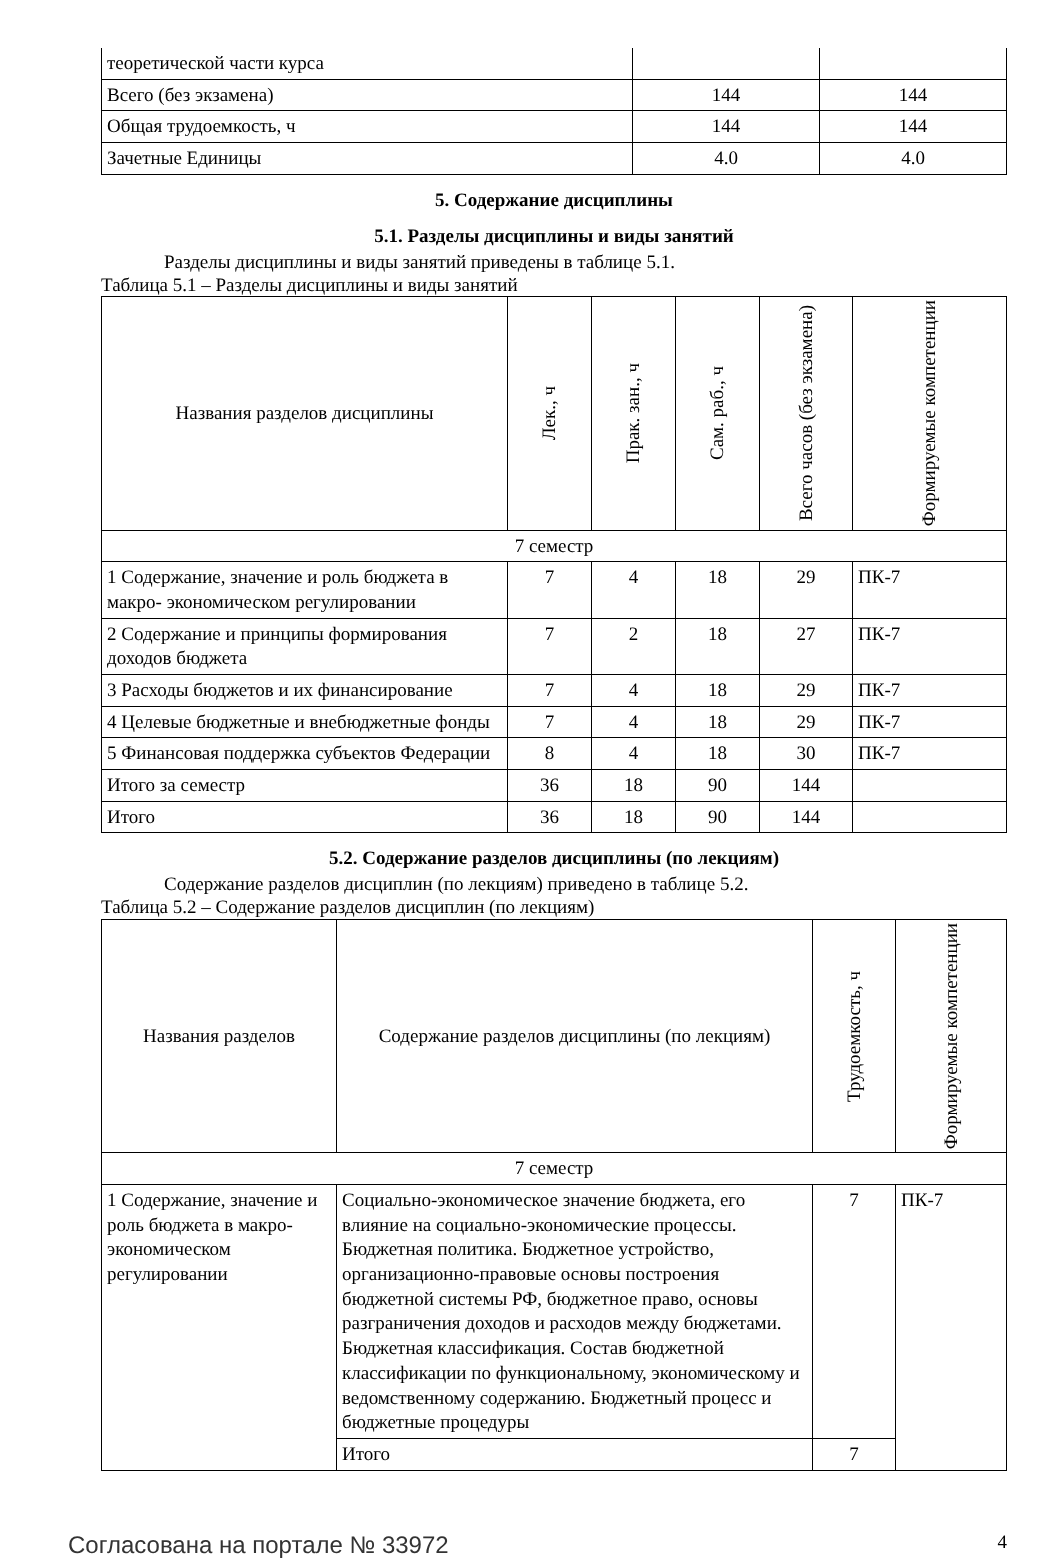| теоретической части курса | | |
| Всего (без экзамена) | 144 | 144 |
| Общая трудоемкость, ч | 144 | 144 |
| Зачетные Единицы | 4.0 | 4.0 |
5. Содержание дисциплины
5.1. Разделы дисциплины и виды занятий
Разделы дисциплины и виды занятий приведены в таблице 5.1.
Таблица 5.1 – Разделы дисциплины и виды занятий
| Названия разделов дисциплины | Лек., ч | Прак. зан., ч | Сам. раб., ч | Всего часов (без экзамена) | Формируемые компетенции |
| --- | --- | --- | --- | --- | --- |
| 7 семестр | | | | | |
| 1 Содержание, значение и роль бюджета в макро- экономическом регулировании | 7 | 4 | 18 | 29 | ПК-7 |
| 2 Содержание и принципы формирования доходов бюджета | 7 | 2 | 18 | 27 | ПК-7 |
| 3 Расходы бюджетов и их финансирование | 7 | 4 | 18 | 29 | ПК-7 |
| 4 Целевые бюджетные и внебюджетные фонды | 7 | 4 | 18 | 29 | ПК-7 |
| 5 Финансовая поддержка субъектов Федерации | 8 | 4 | 18 | 30 | ПК-7 |
| Итого за семестр | 36 | 18 | 90 | 144 | |
| Итого | 36 | 18 | 90 | 144 | |
5.2. Содержание разделов дисциплины (по лекциям)
Содержание разделов дисциплин (по лекциям) приведено в таблице 5.2.
Таблица 5.2 – Содержание разделов дисциплин (по лекциям)
| Названия разделов | Содержание разделов дисциплины (по лекциям) | Трудоемкость, ч | Формируемые компетенции |
| --- | --- | --- | --- |
| 7 семестр | | | |
| 1 Содержание, значение и роль бюджета в макро- экономическом регулировании | Социально-экономическое значение бюджета, его влияние на социально-экономические процессы. Бюджетная политика. Бюджетное устройство, организационно-правовые основы построения бюджетной системы РФ, бюджетное право, основы разграничения доходов и расходов между бюджетами. Бюджетная классификация. Состав бюджетной классификации по функциональному, экономическому и ведомственному содержанию. Бюджетный процесс и бюджетные процедуры | 7 | ПК-7 |
| | Итого | 7 | |
Согласована на портале № 33972 4